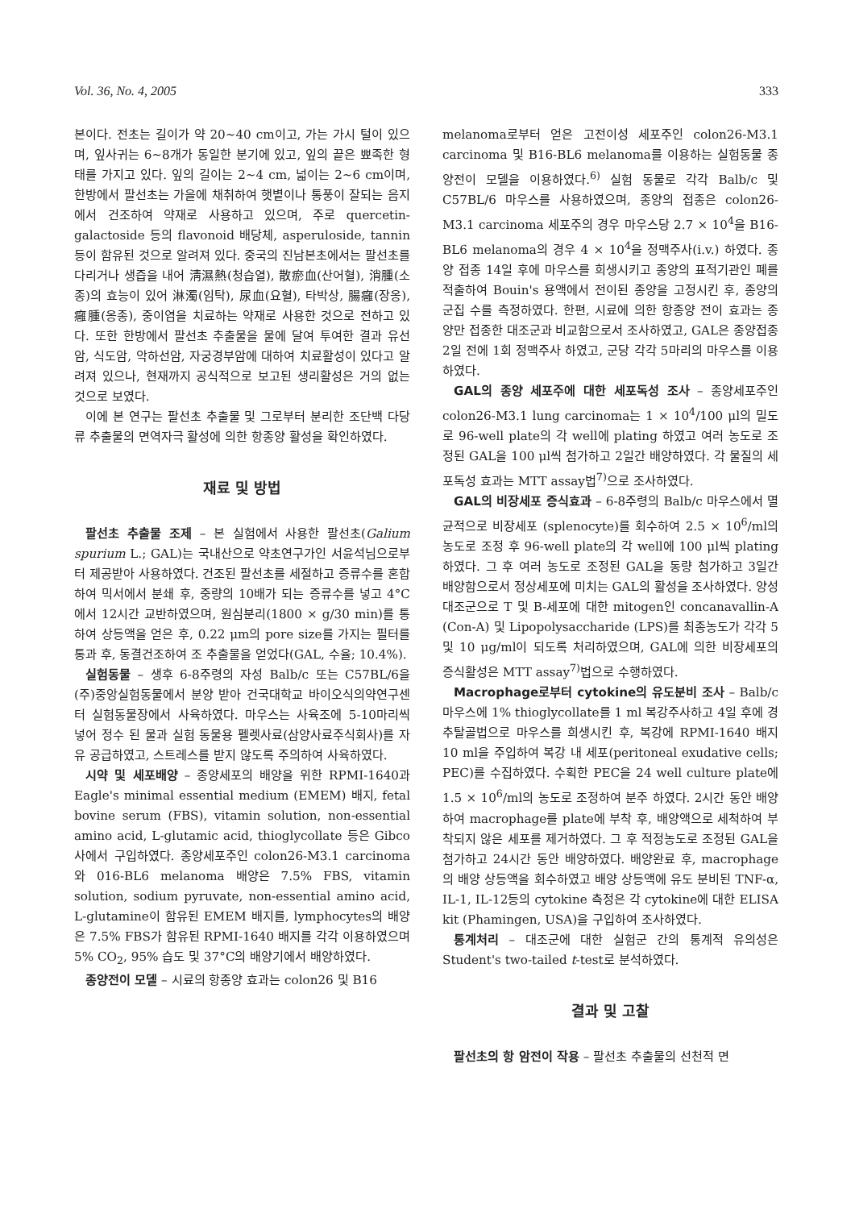Vol. 36, No. 4, 2005 333
본이다. 전초는 길이가 약 20~40 cm이고, 가는 가시 털이 있으며, 잎사귀는 6~8개가 동일한 분기에 있고, 잎의 끝은 뾰족한 형태를 가지고 있다. 잎의 길이는 2~4 cm, 넓이는 2~6 cm이며, 한방에서 팔선초는 가을에 채취하여 햇볕이나 통풍이 잘되는 음지에서 건조하여 약재로 사용하고 있으며, 주로 quercetin-galactoside 등의 flavonoid 배당체, asperuloside, tannin 등이 함유된 것으로 알려져 있다. 중국의 진남본초에서는 팔선초를 다리거나 생즙을 내어 淸濕熱(청습열), 散瘀血(산어혈), 消腫(소종)의 효능이 있어 淋濁(임탁), 尿血(요혈), 타박상, 腸癰(장옹), 癰腫(옹종), 중이염을 치료하는 약재로 사용한 것으로 전하고 있다. 또한 한방에서 팔선초 추출물을 물에 달여 투여한 결과 유선암, 식도암, 악하선암, 자궁경부암에 대하여 치료활성이 있다고 알려져 있으나, 현재까지 공식적으로 보고된 생리활성은 거의 없는 것으로 보였다.
이에 본 연구는 팔선초 추출물 및 그로부터 분리한 조단백 다당류 추출물의 면역자극 활성에 의한 항종양 활성을 확인하였다.
재료 및 방법
팔선초 추출물 조제 – 본 실험에서 사용한 팔선초(Galium spurium L.; GAL)는 국내산으로 약초연구가인 서윤석님으로부터 제공받아 사용하였다. 건조된 팔선초를 세절하고 증류수를 혼합하여 믹서에서 분쇄 후, 중량의 10배가 되는 증류수를 넣고 4°C에서 12시간 교반하였으며, 원심분리(1800 × g/30 min)를 통하여 상등액을 얻은 후, 0.22 μm의 pore size를 가지는 필터를 통과 후, 동결건조하여 조 추출물을 얻었다(GAL, 수율; 10.4%).
실험동물 – 생후 6-8주령의 자성 Balb/c 또는 C57BL/6을 (주)중앙실험동물에서 분양 받아 건국대학교 바이오식의약연구센터 실험동물장에서 사육하였다. 마우스는 사육조에 5-10마리씩 넣어 정수 된 물과 실험 동물용 펠렛사료(삼양사료주식회사)를 자유 공급하였고, 스트레스를 받지 않도록 주의하여 사육하였다.
시약 및 세포배양 – 종양세포의 배양을 위한 RPMI-1640과 Eagle's minimal essential medium (EMEM) 배지, fetal bovine serum (FBS), vitamin solution, non-essential amino acid, L-glutamic acid, thioglycollate 등은 Gibco사에서 구입하였다. 종양세포주인 colon26-M3.1 carcinoma와 016-BL6 melanoma 배양은 7.5% FBS, vitamin solution, sodium pyruvate, non-essential amino acid, L-glutamine이 함유된 EMEM 배지를, lymphocytes의 배양은 7.5% FBS가 함유된 RPMI-1640 배지를 각각 이용하였으며 5% CO<sub>2</sub>, 95% 습도 및 37°C의 배양기에서 배양하였다.
종양전이 모델 – 시료의 항종양 효과는 colon26 및 B16
melanoma로부터 얻은 고전이성 세포주인 colon26-M3.1 carcinoma 및 B16-BL6 melanoma를 이용하는 실험동물 종양전이 모델을 이용하였다.<sup>6)</sup> 실험 동물로 각각 Balb/c 및 C57BL/6 마우스를 사용하였으며, 종양의 접종은 colon26-M3.1 carcinoma 세포주의 경우 마우스당 2.7 × 10<sup>4</sup>을 B16-BL6 melanoma의 경우 4 × 10<sup>4</sup>을 정맥주사(i.v.) 하였다. 종양 접종 14일 후에 마우스를 희생시키고 종양의 표적기관인 폐를 적출하여 Bouin's 용액에서 전이된 종양을 고정시킨 후, 종양의 군집 수를 측정하였다. 한편, 시료에 의한 항종양 전이 효과는 종양만 접종한 대조군과 비교함으로서 조사하였고, GAL은 종양접종 2일 전에 1회 정맥주사 하였고, 군당 각각 5마리의 마우스를 이용하였다.
GAL의 종양 세포주에 대한 세포독성 조사 – 종양세포주인 colon26-M3.1 lung carcinoma는 1 × 10<sup>4</sup>/100 μl의 밀도로 96-well plate의 각 well에 plating 하였고 여러 농도로 조정된 GAL을 100 μl씩 첨가하고 2일간 배양하였다. 각 물질의 세포독성 효과는 MTT assay법<sup>7)</sup>으로 조사하였다.
GAL의 비장세포 증식효과 – 6-8주령의 Balb/c 마우스에서 멸균적으로 비장세포 (splenocyte)를 회수하여 2.5 × 10<sup>6</sup>/ml의 농도로 조정 후 96-well plate의 각 well에 100 μl씩 plating하였다. 그 후 여러 농도로 조정된 GAL을 동량 첨가하고 3일간 배양함으로서 정상세포에 미치는 GAL의 활성을 조사하였다. 양성 대조군으로 T 및 B-세포에 대한 mitogen인 concanavallin-A (Con-A) 및 Lipopolysaccharide (LPS)를 최종농도가 각각 5 및 10 μg/ml이 되도록 처리하였으며, GAL에 의한 비장세포의 증식활성은 MTT assay<sup>7)</sup>법으로 수행하였다.
Macrophage로부터 cytokine의 유도분비 조사 – Balb/c 마우스에 1% thioglycollate를 1 ml 복강주사하고 4일 후에 경추탈골법으로 마우스를 희생시킨 후, 복강에 RPMI-1640 배지 10 ml을 주입하여 복강 내 세포(peritoneal exudative cells; PEC)를 수집하였다. 수획한 PEC을 24 well culture plate에 1.5 × 10<sup>6</sup>/ml의 농도로 조정하여 분주 하였다. 2시간 동안 배양하여 macrophage를 plate에 부착 후, 배양액으로 세척하여 부착되지 않은 세포를 제거하였다. 그 후 적정농도로 조정된 GAL을 첨가하고 24시간 동안 배양하였다. 배양완료 후, macrophage의 배양 상등액을 회수하였고 배양 상등액에 유도 분비된 TNF-α, IL-1, IL-12등의 cytokine 측정은 각 cytokine에 대한 ELISA kit (Phamingen, USA)을 구입하여 조사하였다.
통계처리 – 대조군에 대한 실험군 간의 통계적 유의성은 Student's two-tailed t-test로 분석하였다.
결과 및 고찰
팔선초의 항 암전이 작용 – 팔선초 추출물의 선천적 면